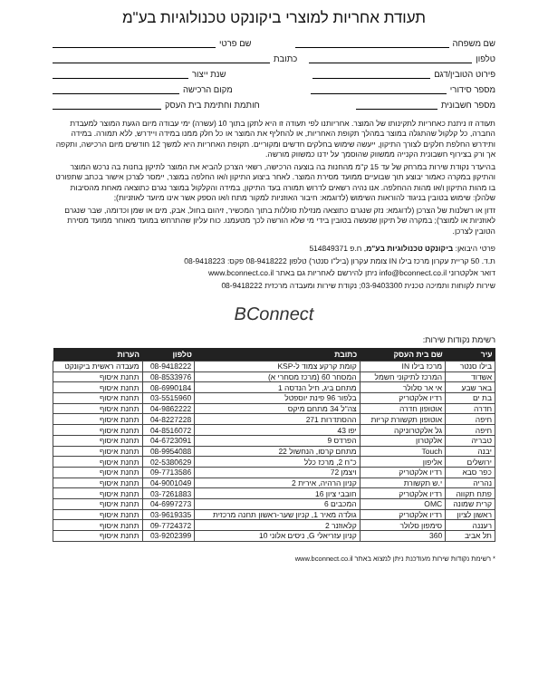תעודת אחריות למוצרי ביקונקט טכנולוגיות בע"מ
שם משפחה שם פרטי
טלפון כתובת
פירוט הטובין/דגם שנת ייצור
מספר סידורי מקום הרכישה
מספר חשבונית חותמת וחתימת בית העסק
תעודה זו ניתנת כאחריות לתקינותו של המוצר. אחריותנו לפי תעודה זו היא לתקן בתוך 10 (עשרה) ימי עבודה מיום הגעת המוצר למעבדת החברה, כל קלקול שהתגלה במוצר במהלך תקופת האחריות, או להחליף את המוצר או כל חלק ממנו במידה ויידרש, ללא תמורה. במידה ותידרש החלפת חלקים לצורך התיקון, ייעשה שימוש בחלקים חדשים ומקוריים. תקופת האחריות היא למשך 12 חודשים מיום הרכישה, ותקפה אך ורק בצירוף חשבונית הקנייה ממשווק שהוסמך על ידנו כמשווק מורשה.
בהיעדר נקודת שירות במרחק של עד 15 ק"מ מהחנות בה בוצעה הרכישה, רשאי הצרכן להביא את המוצר לתיקון בחנות בה נרכש המוצר והתיקון במקרה כאמור יבוצע תוך שבועיים ממועד מסירת המוצר. לאחר ביצוע התיקון ו/או החלפה במוצר, יימסר לצרכן אישור בכתב שתפורט בו מהות התיקון ו/או מהות ההחלפה. אנו נהיה רשאים לדרוש תמורה בעד התיקון, במידה והקלקול במוצר נגרם כתוצאה מאחת מהסיבות שלהלן: שימוש בטובין בניגוד להוראות השימוש (לדוגמא: חיבור האוזניות למקור מתח ו/או הספק אשר אינו מיועד לאוזניות);
זדון או רשלנות של הצרכן (לדוגמא: נזק שנגרם כתוצאה מנזילת סוללות בתוך המכשיר, זיהום בחול, אבק, מים או שמן וכדומה, שבר שנגרם לאוזניות או למוצר); במקרה של תיקון שנעשה בטובין בידי מי שלא הורשה לכך מטעמנו. כוח עליון שהתרחש במועד מאוחר ממועד מסירת הטובין לצרכן.
פרטי היבואן: ביקונקט טכנולוגיות בע"מ, ח.פ 514849371
ת.ד. 50 קריית עקרון מרכז בילו IN צומת עקרון (ביל"ו סנטר) טלפון 08-9418222 פקס: 08-9418223
דואר אלקטרוני info@bconnect.co.il ניתן להירשם לאחריות גם באתר www.bconnect.co.il
שירות לקוחות ותמיכה טכנית 03-9403300; נקודת שירות ומעבדה מרכזית 08-9418222
BConnect
רשימת נקודות שירות:
| עיר | שם בית העסק | כתובת | טלפון | הערות |
| --- | --- | --- | --- | --- |
| בילו סנטר | מרכז בילו IN | קומת קרקע צמוד ל-KSP | 08-9418222 | מעבדה ראשית ביקונקט |
| אשדוד | המרכז לתיקוני חשמל | המסחר 60 (מרכז מסחרי א) | 08-8533976 | תחנת איסוף |
| באר שבע | אי אר סלולר | מתחם ביג, חיל הנדסה 1 | 08-6990184 | תחנת איסוף |
| בת ים | רדיו אלקטריק | בלפור 96 פינת יוספטל | 03-5515960 | תחנת איסוף |
| חדרה | אוטופון חדרה | צה"ל 34 מתחם מיקס | 04-9862222 | תחנת איסוף |
| חיפה | אוטופון תקשורת קריות | ההסתדרות 271 | 04-8227228 | תחנת איסוף |
| חיפה | גל אלקטרוניקה | יפו 43 | 04-8516072 | תחנת איסוף |
| טבריה | אלקטרון | הפרדס 9 | 04-6723091 | תחנת איסוף |
| יבנה | Touch | מתחם קרסו, הנחשול 22 | 08-9954088 | תחנת איסוף |
| ירושלים | אליפון | כ"ח 2, מרכז כלל | 02-5380629 | תחנת איסוף |
| כפר סבא | רדיו אלקטריק | ויצמן 72 | 09-7713586 | תחנת איסוף |
| נהריה | י.ש תקשורת | קניון הרהיה, אירית 2 | 04-9001049 | תחנת איסוף |
| פתח תקווה | רדיו אלקטריק | חובבי ציון 16 | 03-7261883 | תחנת איסוף |
| קרית שמונה | OMC | המכבים 6 | 04-6997273 | תחנת איסוף |
| ראשון לציון | רדיו אלקטריק | גולדה מאיר 1, קניון שער-ראשון תחנה מרכזית | 03-9619335 | תחנת איסוף |
| רעננה | סימפון סלולר | קלאוזנר 2 | 09-7724372 | תחנת איסוף |
| תל אביב | 360 | קניון עזריאלי G, ניסים אלוני 10 | 03-9202399 | תחנת איסוף |
* רשימת נקודות שירות מעודכנת ניתן למצוא באתר www.bconnect.co.il